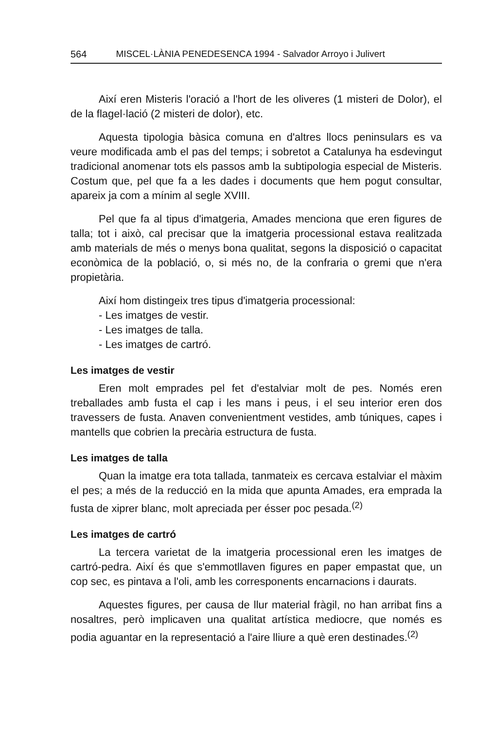564 MISCEL·LÀNIA PENEDESENCA 1994 - Salvador Arroyo i Julivert
Així eren Misteris l'oració a l'hort de les oliveres (1 misteri de Dolor), el de la flagel·lació (2 misteri de dolor), etc.
Aquesta tipologia bàsica comuna en d'altres llocs peninsulars es va veure modificada amb el pas del temps; i sobretot a Catalunya ha esdevingut tradicional anomenar tots els passos amb la subtipologia especial de Misteris. Costum que, pel que fa a les dades i documents que hem pogut consultar, apareix ja com a mínim al segle XVIII.
Pel que fa al tipus d'imatgeria, Amades menciona que eren figures de talla; tot i això, cal precisar que la imatgeria processional estava realitzada amb materials de més o menys bona qualitat, segons la disposició o capacitat econòmica de la població, o, si més no, de la confraria o gremi que n'era propietària.
Així hom distingeix tres tipus d'imatgeria processional:
- Les imatges de vestir.
- Les imatges de talla.
- Les imatges de cartró.
Les imatges de vestir
Eren molt emprades pel fet d'estalviar molt de pes. Només eren treballades amb fusta el cap i les mans i peus, i el seu interior eren dos travessers de fusta. Anaven convenientment vestides, amb túniques, capes i mantells que cobrien la precària estructura de fusta.
Les imatges de talla
Quan la imatge era tota tallada, tanmateix es cercava estalviar el màxim el pes; a més de la reducció en la mida que apunta Amades, era emprada la fusta de xiprer blanc, molt apreciada per ésser poc pesada.<sup>(2)</sup>
Les imatges de cartró
La tercera varietat de la imatgeria processional eren les imatges de cartró-pedra. Així és que s'emmotllaven figures en paper empastat que, un cop sec, es pintava a l'oli, amb les corresponents encarnacions i daurats.
Aquestes figures, per causa de llur material fràgil, no han arribat fins a nosaltres, però implicaven una qualitat artística mediocre, que només es podia aguantar en la representació a l'aire lliure a què eren destinades.<sup>(2)</sup>